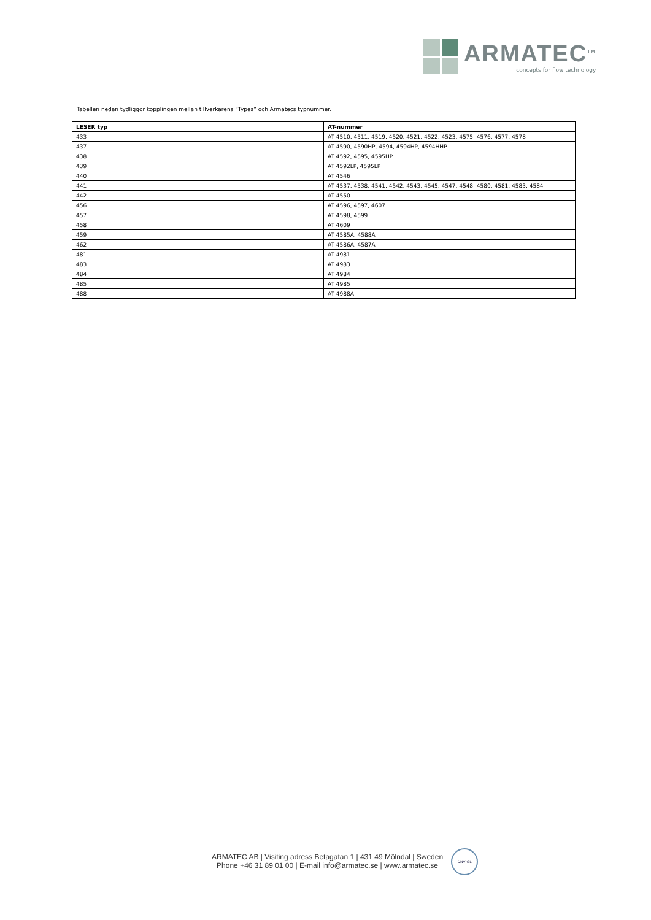ARMATEC<sup>TM</sup>
concepts for flow technology
Tabellen nedan tydliggör kopplingen mellan tillverkarens “Types” och Armatecs typnummer.
| LESER typ | AT-nummer |
| --- | --- |
| 433 | AT 4510, 4511, 4519, 4520, 4521, 4522, 4523, 4575, 4576, 4577, 4578 |
| 437 | AT 4590, 4590HP, 4594, 4594HP, 4594HHP |
| 438 | AT 4592, 4595, 4595HP |
| 439 | AT 4592LP, 4595LP |
| 440 | AT 4546 |
| 441 | AT 4537, 4538, 4541, 4542, 4543, 4545, 4547, 4548, 4580, 4581, 4583, 4584 |
| 442 | AT 4550 |
| 456 | AT 4596, 4597, 4607 |
| 457 | AT 4598, 4599 |
| 458 | AT 4609 |
| 459 | AT 4585A, 4588A |
| 462 | AT 4586A, 4587A |
| 481 | AT 4981 |
| 483 | AT 4983 |
| 484 | AT 4984 |
| 485 | AT 4985 |
| 488 | AT 4988A |
ARMATEC AB | Visiting adress Betagatan 1 | 431 49 Mölndal | Sweden
Phone +46 31 89 01 00 | E-mail info@armatec.se | www.armatec.se
DNV·GL